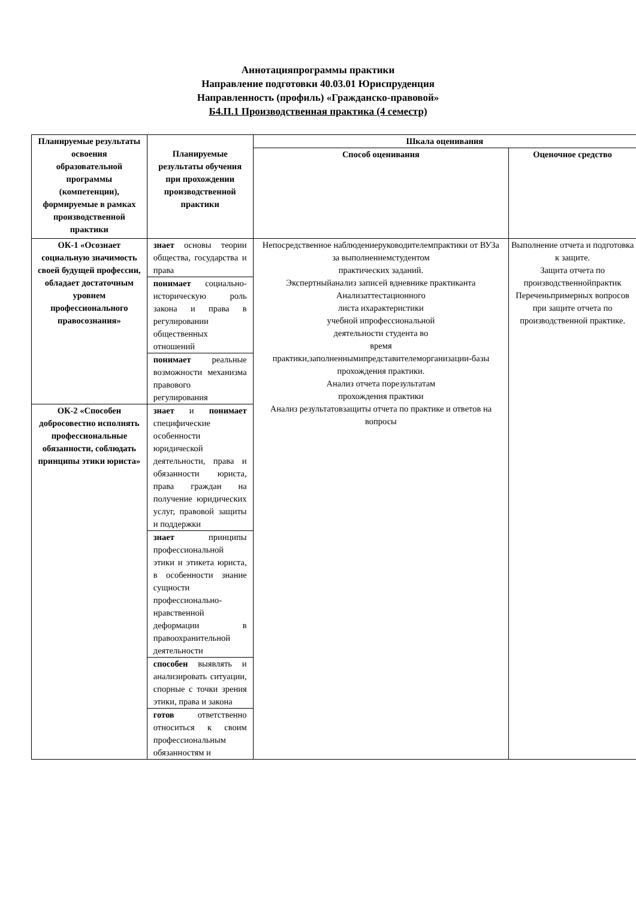Аннотацияпрограммы практики
Направление подготовки 40.03.01 Юриспруденция
Направленность (профиль) «Гражданско-правовой»
Б4.П.1 Производственная практика (4 семестр)
| Планируемые результаты освоения образовательной программы (компетенции), формируемые в рамках производственной практики | Планируемые результаты обучения при прохождении производственной практики | Шкала оценивания | |
| --- | --- | --- | --- |
| | | Способ оценивания | Оценочное средство |
| ОК-1 «Осознает социальную значимость своей будущей профессии, обладает достаточным уровнем профессионального правосознания» | знает основы теории общества, государства и права | Непосредственное наблюдениеруководителемпрактики от ВУЗа за выполнениемстудентом практических заданий. Экспертныйанализ записей вдневнике практиканта Анализаттестационного листа ихарактеристики учебной ипрофессиональной деятельности студента во время практики,заполненнымипредставителеморганизации-базы прохождения практики. Анализ отчета порезультатам прохождения практики Анализ результатовзащиты отчета по практике и ответов на вопросы | Выполнение отчета и подготовка к защите. Защита отчета по производственнойпрактик Переченьпримерных вопросов при защите отчета по производственной практике. |
| | понимает социально-историческую роль закона и права в регулировании общественных отношений | | |
| | понимает реальные возможности механизма правового регулирования | | |
| ОК-2 «Способен добросовестно исполнять профессиональные обязанности, соблюдать принципы этики юриста» | знает и понимает специфические особенности юридической деятельности, права и обязанности юриста, права граждан на получение юридических услуг, правовой защиты и поддержки | | |
| | знает принципы профессиональной этики и этикета юриста, в особенности знание сущности профессионально-нравственной деформации в правоохранительной деятельности | | |
| | способен выявлять и анализировать ситуации, спорные с точки зрения этики, права и закона | | |
| | готов ответственно относиться к своим профессиональным обязанностям и | | |